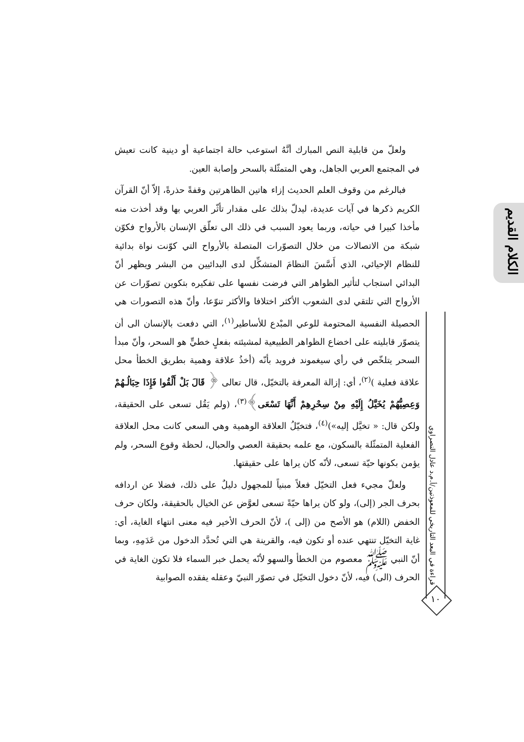الكلام القديم
قراءة في البعد التاريخي للمعوذتين/أ.م.د عادل النصراوي
١٠
ولعلّ من قابلية النص المبارك أنَّهُ استوعب حالة اجتماعية أو دينية كانت تعيش في المجتمع العربي الجاهل، وهي المتمثّلة بالسحر وإصابة العين.
فبالرغم من وقوف العلم الحديث إزاء هاتين الظاهرتين وقفةً حذرةً، إلاّ أنّ القرآن الكريم ذكرها في آيات عديدة، ليدلّ بذلك على مقدار تأثّر العربي بها وقد أخذت منه مأخذا كبيرا في حياته، وربما يعود السبب في ذلك الى تعلّق الإنسان بالأرواح فكوّن شبكة من الاتصالات من خلال التصوّرات المتصلة بالأرواح التي كوّنت نواة بدائية للنظام الإحيائي، الذي أَسَّسَ النظامَ المتشكِّل لدى البدائيين من البشر ويظهر أنّ البدائي استجاب لتأثير الظواهر التي فرضت نفسها على تفكيره بتكوين تصوّرات عن الأرواح التي تلتقي لدى الشعوب الأكثر اختلافا والأكثر تنوّعا، وأنّ هذه التصورات هي الحصيلة النفسية المحتومة للوعي المبْدع للأساطير<sup>(١)</sup>، التي دفعت بالإنسان الى أن يتصوّر قابليته على اخضاع الظواهر الطبيعية لمشيئته بفعلٍ خطيٍّ هو السحر، وأنّ مبدأ السحر يتلخّص في رأي سيغموند فرويد بأنّه (أخذُ علاقة وهمية بطريق الخطأ محل علاقة فعلية )<sup>(٢)</sup>، أي: إزالة المعرفة بالتخيّل، قال تعالى ﴿ قَالَ بَلْ أَلْقُوا فَإِذَا حِبَالُـهُمْ وَعِصِيُّهُمْ يُخَيَّلُ إِلَيْهِ مِنْ سِحْرِهِمْ أَنَّهَا تَسْعَى﴾<sup>(٣)</sup>، (ولم يَقُل تسعى على الحقيقة، ولكن قال: « تخيَّل إليه»)<sup>(٤)</sup>، فتخيّلُ العلاقة الوهمية وهي السعي كانت محل العلاقة الفعلية المتمثّلة بالسكون، مع علمه بحقيقة العصي والحبال، لحظة وقوع السحر، ولم يؤمن بكونها حيّة تسعى، لأنّه كان يراها على حقيقتها.
ولعلّ مجيء فعل التخيّل فعلاً مبنياً للمجهول دليلٌ على ذلك، فضلا عن اردافه بحرف الجر (إلى)، ولو كان يراها حيّةً تسعى لعوَّض عن الخيال بالحقيقة، ولكان حرف الخفض (اللام) هو الأصح من (إلى )، لأنّ الحرف الأخير فيه معنى انتهاء الغاية، أي: غاية التخيّل تنتهي عنده أو تكون فيه، والقرينة هي التي تُحدَّد الدخول من عَدَمِهِ، وبما أنّ النبي ﷺ معصوم من الخطأ والسهو لأنّه يحمل خبر السماء فلا تكون الغاية في الحرف (الى) فيه، لأنّ دخول التخيّل في تصوّر النبيّ وعقله يفقده الصوابية